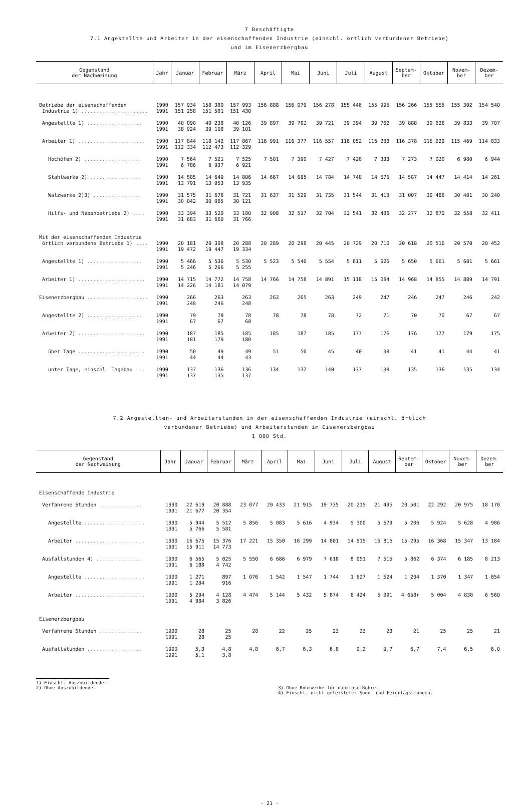7 Beschäftigte
7.1 Angestellte und Arbeiter in der eisenschaffenden Industrie (einschl. örtlich verbundener Betriebe)
und im Eisenerzbergbau
| Gegenstand der Nachweisung | Jahr | Januar | Februar | März | April | Mai | Juni | Juli | August | Septem- ber | Oktober | Novem- ber | Dezem- ber |
| --- | --- | --- | --- | --- | --- | --- | --- | --- | --- | --- | --- | --- | --- |
| Betriebe der eisenschaffenden Industrie 1) ...................... | 1990 1991 | 157 934 151 258 | 158 380 151 581 | 157 993 151 430 | 156 888 | 156 079 | 156 278 | 155 446 | 155 995 | 156 266 | 155 555 | 155 302 | 154 540 |
| Angestellte 1) .................. | 1990 1991 | 40 090 38 924 | 40 238 39 108 | 40 126 39 101 | 39 897 | 39 702 | 39 721 | 39 394 | 39 762 | 39 888 | 39 626 | 39 833 | 39 707 |
| Arbeiter 1) ...................... | 1990 1991 | 117 844 112 334 | 118 142 112 473 | 117 867 112 329 | 116 991 | 116 377 | 116 557 | 116 052 | 116 233 | 116 378 | 115 929 | 115 469 | 114 833 |
| Hochöfen 2) ................... | 1990 1991 | 7 564 6 786 | 7 521 6 937 | 7 525 6 921 | 7 501 | 7 390 | 7 427 | 7 428 | 7 333 | 7 273 | 7 020 | 6 980 | 6 944 |
| Stahlwerke 2) ................. | 1990 1991 | 14 585 13 791 | 14 649 13 953 | 14 806 13 935 | 14 667 | 14 685 | 14 784 | 14 748 | 14 676 | 14 587 | 14 447 | 14 414 | 14 261 |
| Walzwerke 2)3) ................ | 1990 1991 | 31 575 30 042 | 31 676 30 065 | 31 721 30 121 | 31 637 | 31 529 | 31 735 | 31 544 | 31 413 | 31 007 | 30 486 | 30 481 | 30 240 |
| Hilfs- und Nebenbetriebe 2) .... | 1990 1991 | 33 394 31 683 | 33 520 31 660 | 33 180 31 766 | 32 908 | 32 517 | 32 704 | 32 541 | 32 436 | 32 277 | 32 870 | 32 558 | 32 411 |
| Mit der eisenschaffenden Industrie örtlich verbundene Betriebe 1) .... | 1990 1991 | 20 181 19 472 | 20 308 19 447 | 20 288 19 334 | 20 289 | 20 298 | 20 445 | 20 729 | 20 710 | 20 618 | 20 516 | 20 570 | 20 452 |
| Angestellte 1) .................. | 1990 1991 | 5 466 5 246 | 5 536 5 266 | 5 530 5 255 | 5 523 | 5 540 | 5 554 | 5 611 | 5 626 | 5 650 | 5 661 | 5 681 | 5 661 |
| Arbeiter 1) ...................... | 1990 1991 | 14 715 14 226 | 14 772 14 181 | 14 758 14 079 | 14 766 | 14 758 | 14 891 | 15 118 | 15 084 | 14 968 | 14 855 | 14 889 | 14 791 |
| Eisenerzbergbau .................... | 1990 1991 | 266 248 | 263 246 | 263 248 | 263 | 265 | 263 | 249 | 247 | 246 | 247 | 246 | 242 |
| Angestellte 2) .................. | 1990 1991 | 79 67 | 78 67 | 78 68 | 78 | 78 | 78 | 72 | 71 | 70 | 70 | 67 | 67 |
| Arbeiter 2) ...................... | 1990 1991 | 187 181 | 185 179 | 185 180 | 185 | 187 | 185 | 177 | 176 | 176 | 177 | 179 | 175 |
| über Tage ...................... | 1990 1991 | 50 44 | 49 44 | 49 43 | 51 | 50 | 45 | 40 | 38 | 41 | 41 | 44 | 41 |
| unter Tage, einschl. Tagebau ... | 1990 1991 | 137 137 | 136 135 | 136 137 | 134 | 137 | 140 | 137 | 138 | 135 | 136 | 135 | 134 |
7.2 Angestellten- und Arbeiterstunden in der eisenschaffenden Industrie (einschl. örtlich
verbundener Betriebe) und Arbeiterstunden im Eisenerzbergbau
1 000 Std.
| Gegenstand der Nachweisung | Jahr | Januar | Februar | März | April | Mai | Juni | Juli | August | Septem- ber | Oktober | Novem- ber | Dezem- ber |
| --- | --- | --- | --- | --- | --- | --- | --- | --- | --- | --- | --- | --- | --- |
| Eisenschaffende Industrie | | | | | | | | | | | | | |
| Verfahrene Stunden .............. | 1990 1991 | 22 619 21 677 | 20 888 20 354 | 23 077 | 20 433 | 21 915 | 19 735 | 20 215 | 21 495 | 20 501 | 22 292 | 20 975 | 18 170 |
| Angestellte .................... | 1990 1991 | 5 944 5 766 | 5 512 5 581 | 5 856 | 5 083 | 5 616 | 4 934 | 5 300 | 5 679 | 5 206 | 5 924 | 5 628 | 4 986 |
| Arbeiter ....................... | 1990 1991 | 16 675 15 911 | 15 376 14 773 | 17 221 | 15 350 | 16 299 | 14 801 | 14 915 | 15 816 | 15 295 | 16 368 | 15 347 | 13 184 |
| Ausfallstunden 4) ............... | 1990 1991 | 6 565 6 188 | 5 025 4 742 | 5 550 | 6 686 | 6 979 | 7 618 | 8 051 | 7 515 | 5 862 | 6 374 | 6 185 | 8 213 |
| Angestellte .................... | 1990 1991 | 1 271 1 204 | 897 916 | 1 076 | 1 542 | 1 547 | 1 744 | 1 627 | 1 524 | 1 204 | 1 370 | 1 347 | 1 654 |
| Arbeiter ....................... | 1990 1991 | 5 294 4 984 | 4 128 3 826 | 4 474 | 5 144 | 5 432 | 5 874 | 6 424 | 5 991 | 4 658r | 5 004 | 4 838 | 6 560 |
| Eisenerzbergbau | | | | | | | | | | | | | |
| Verfahrene Stunden .............. | 1990 1991 | 28 28 | 25 25 | 28 | 22 | 25 | 23 | 23 | 23 | 21 | 25 | 25 | 21 |
| Ausfallstunden .................. | 1990 1991 | 5,3 5,1 | 4,8 3,8 | 4,8 | 6,7 | 6,3 | 6,8 | 9,2 | 9,7 | 6,7 | 7,4 | 6,5 | 6,0 |
1) Einschl. Auszubildender.
2) Ohne Auszubildende.
3) Ohne Rohrwerke für nahtlose Rohre.
4) Einschl. nicht geleisteter Sonn- und Feiertagsstunden.
- 21 -